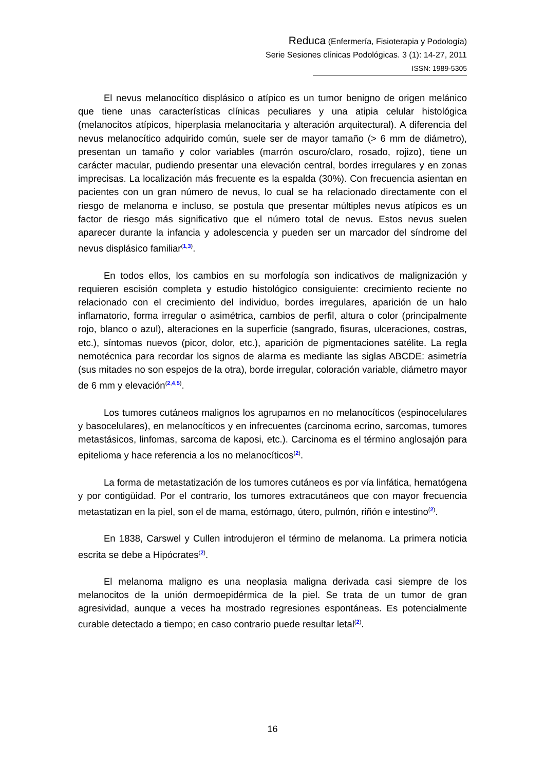Reduca (Enfermería, Fisioterapia y Podología)
Serie Sesiones clínicas Podológicas. 3 (1): 14-27, 2011
ISSN: 1989-5305
El nevus melanocítico displásico o atípico es un tumor benigno de origen melánico que tiene unas características clínicas peculiares y una atipia celular histológica (melanocitos atípicos, hiperplasia melanocitaria y alteración arquitectural). A diferencia del nevus melanocítico adquirido común, suele ser de mayor tamaño (> 6 mm de diámetro), presentan un tamaño y color variables (marrón oscuro/claro, rosado, rojizo), tiene un carácter macular, pudiendo presentar una elevación central, bordes irregulares y en zonas imprecisas. La localización más frecuente es la espalda (30%). Con frecuencia asientan en pacientes con un gran número de nevus, lo cual se ha relacionado directamente con el riesgo de melanoma e incluso, se postula que presentar múltiples nevus atípicos es un factor de riesgo más significativo que el número total de nevus. Estos nevus suelen aparecer durante la infancia y adolescencia y pueden ser un marcador del síndrome del nevus displásico familiar<sup>(1,3)</sup>.
En todos ellos, los cambios en su morfología son indicativos de malignización y requieren escisión completa y estudio histológico consiguiente: crecimiento reciente no relacionado con el crecimiento del individuo, bordes irregulares, aparición de un halo inflamatorio, forma irregular o asimétrica, cambios de perfil, altura o color (principalmente rojo, blanco o azul), alteraciones en la superficie (sangrado, fisuras, ulceraciones, costras, etc.), síntomas nuevos (picor, dolor, etc.), aparición de pigmentaciones satélite. La regla nemotécnica para recordar los signos de alarma es mediante las siglas ABCDE: asimetría (sus mitades no son espejos de la otra), borde irregular, coloración variable, diámetro mayor de 6 mm y elevación<sup>(2,4,5)</sup>.
Los tumores cutáneos malignos los agrupamos en no melanocíticos (espinocelulares y basocelulares), en melanocíticos y en infrecuentes (carcinoma ecrino, sarcomas, tumores metastásicos, linfomas, sarcoma de kaposi, etc.). Carcinoma es el término anglosajón para epitelioma y hace referencia a los no melanocíticos<sup>(2)</sup>.
La forma de metastatización de los tumores cutáneos es por vía linfática, hematógena y por contigüidad. Por el contrario, los tumores extracutáneos que con mayor frecuencia metastatizan en la piel, son el de mama, estómago, útero, pulmón, riñón e intestino<sup>(2)</sup>.
En 1838, Carswel y Cullen introdujeron el término de melanoma. La primera noticia escrita se debe a Hipócrates<sup>(2)</sup>.
El melanoma maligno es una neoplasia maligna derivada casi siempre de los melanocitos de la unión dermoepidérmica de la piel. Se trata de un tumor de gran agresividad, aunque a veces ha mostrado regresiones espontáneas. Es potencialmente curable detectado a tiempo; en caso contrario puede resultar letal<sup>(2)</sup>.
16